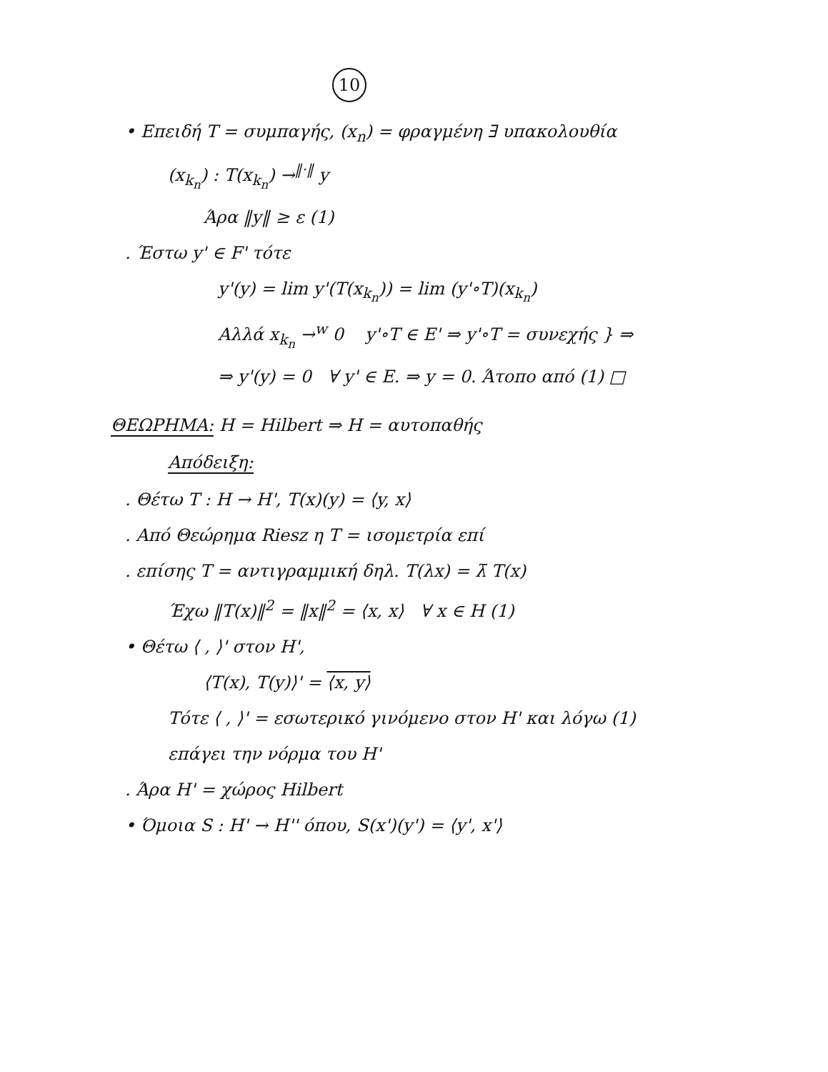10
• Επειδή T = συμπαγής, (x<sub>n</sub>) = φραγμένη ∃ υπακολουθία
(x<sub>k<sub>n</sub></sub>) : T(x<sub>k<sub>n</sub></sub>) →<sup>‖·‖</sup> y
Άρα ‖y‖ ≥ ε (1)
. Έστω y' ∈ F' τότε
y'(y) = lim y'(T(x<sub>k<sub>n</sub></sub>)) = lim (y'∘T)(x<sub>k<sub>n</sub></sub>)
Αλλά x<sub>k<sub>n</sub></sub> →<sup>w</sup> 0 y'∘T ∈ E' ⇒ y'∘T = συνεχής } ⇒
⇒ y'(y) = 0 ∀ y' ∈ E. ⇒ y = 0. Άτοπο από (1) □
ΘΕΩΡΗΜΑ: H = Hilbert ⇒ H = αυτοπαθής
Απόδειξη:
. Θέτω T : H → H', T(x)(y) = ⟨y, x⟩
. Από Θεώρημα Riesz η T = ισομετρία επί
. επίσης T = αντιγραμμική δηλ. T(λx) = λ̄ T(x)
Έχω ‖T(x)‖<sup>2</sup> = ‖x‖<sup>2</sup> = ⟨x, x⟩ ∀ x ∈ H (1)
• Θέτω ⟨ , ⟩' στον H',
⟨T(x), T(y)⟩' = ⟨x, y⟩
Τότε ⟨ , ⟩' = εσωτερικό γινόμενο στον H' και λόγω (1)
επάγει την νόρμα του H'
. Άρα H' = χώρος Hilbert
• Όμοια S : H' → H'' όπου, S(x')(y') = ⟨y', x'⟩